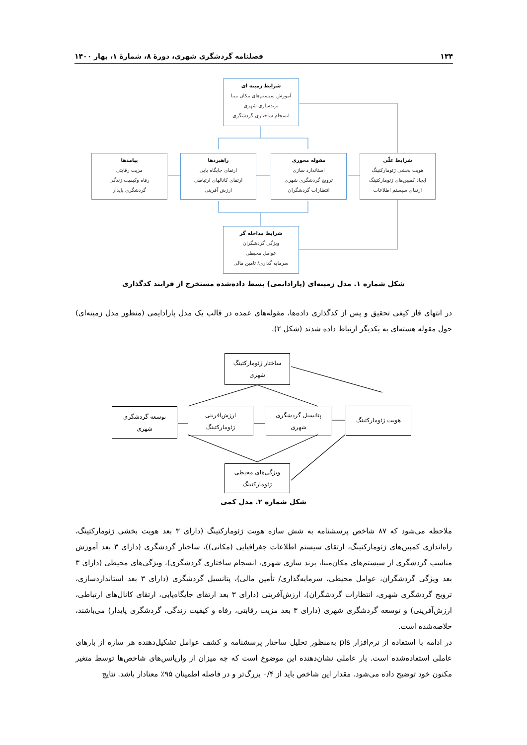۱۳۴ فصلنامه گردشگری شهری، دورهٔ ۸، شمارهٔ ۱، بهار ۱۴۰۰
شرایط زمینه ای
آموزش سیستم‌های مکان مبنا
برندسازی شهری
انسجام ساختاری گردشگری
پیامدها
مزیت رقابتی
رفاه وکیفیت زندگی
گردشگری پایدار
راهبردها
ارتقای جایگاه یابی
ارتقای کانالهای ارتباطی
ارزش آفرینی
مقوله محوری
استاندارد سازی
ترویج گردشگری شهری
انتظارات گردشگران
شرایط علّی
هویت بخشی ژئومارکتینگ
ایجاد کمپین‌های ژئومارکتینگ
ارتقای سیستم اطلاعات
شرایط مداخله گر
ویژگی گردشگران
عوامل محیطی
سرمایه گذاری/ تامین مالی
شکل شماره ۱. مدل زمینه‌ای (پارادایمی) بسط داده‌شده مستخرج از فرایند کدگذاری
در انتهای فاز کیفی تحقیق و پس از کدگذاری داده‌ها، مقوله‌های عمده در قالب یک مدل پارادایمی (منظور مدل زمینه‌ای) حول مقوله هسته‌ای به یکدیگر ارتباط داده شدند (شکل ۲).
ساختار ژئومارکتینگ
شهری
توسعه گردشگری
شهری
ارزش‌آفرینی
ژئومارکتینگ
پتانسیل گردشگری
شهری
هویت ژئومارکتینگ
ویژگی‌های محیطی
ژئومارکتینگ
شکل شماره ۲. مدل کمی
ملاحظه می‌شود که ۸۷ شاخص پرسشنامه به شش سازه هویت ژئومارکتینگ (دارای ۳ بعد هویت بخشی ژئومارکتینگ، راه‌اندازی کمپین‌های ژئومارکتینگ، ارتقای سیستم اطلاعات جغرافیایی (مکانی))، ساختار گردشگری (دارای ۳ بعد آموزش مناسب گردشگری از سیستم‌های مکان‌مبنا، برند سازی شهری، انسجام ساختاری گردشگری)، ویژگی‌های محیطی (دارای ۳ بعد ویژگی گردشگران، عوامل محیطی، سرمایه‌گذاری/ تأمین مالی)، پتانسیل گردشگری (دارای ۳ بعد استانداردسازی، ترویج گردشگری شهری، انتظارات گردشگران)، ارزش‌آفرینی (دارای ۳ بعد ارتقای جایگاه‌یابی، ارتقای کانال‌های ارتباطی، ارزش‌آفرینی) و توسعه گردشگری شهری (دارای ۳ بعد مزیت رقابتی، رفاه و کیفیت زندگی، گردشگری پایدار) می‌باشند، خلاصه‌شده است.
در ادامه با استفاده از نرم‌افزار pls به‌منظور تحلیل ساختار پرسشنامه و کشف عوامل تشکیل‌دهنده هر سازه از بارهای عاملی استفاده‌شده است. بار عاملی نشان‌دهنده این موضوع است که چه میزان از واریانس‌های شاخص‌ها توسط متغیر مکنون خود توضیح داده می‌شود. مقدار این شاخص باید از ۰/۴ بزرگ‌تر و در فاصله اطمینان ۹۵٪ معنادار باشد. نتایج